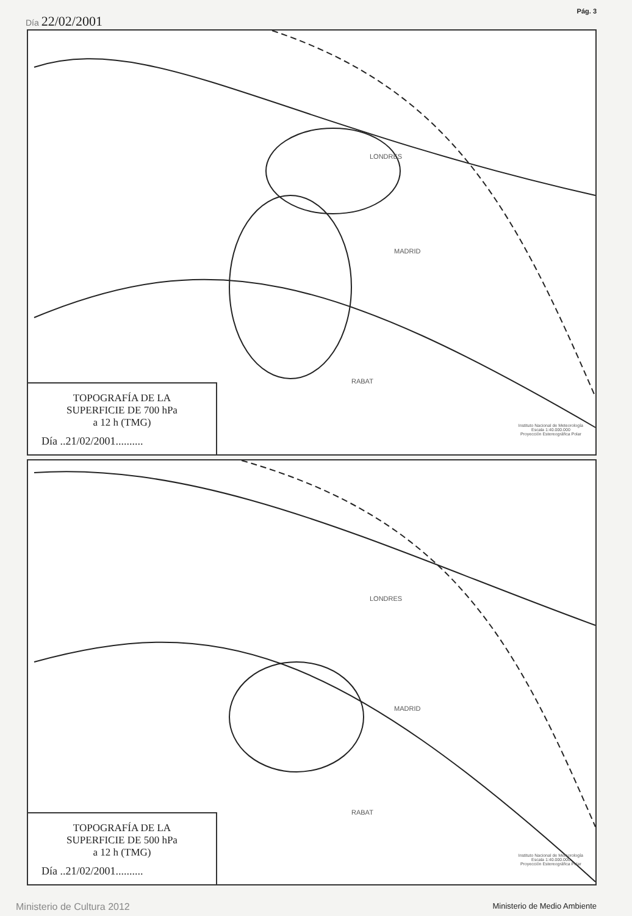Día 22/02/2001
Pág. 3
LONDRES
MADRID
RABAT
TOPOGRAFÍA DE LA
SUPERFICIE DE 700 hPa
a 12 h (TMG)
Día ..21/02/2001..........
Instituto Nacional de Meteorología
Escala 1:40.000.000
Proyección Estereográfica Polar
LONDRES
MADRID
RABAT
TOPOGRAFÍA DE LA
SUPERFICIE DE 500 hPa
a 12 h (TMG)
Día ..21/02/2001..........
Instituto Nacional de Meteorología
Escala 1:40.000.000
Proyección Estereográfica Polar
Ministerio de Cultura 2012 Ministerio de Medio Ambiente